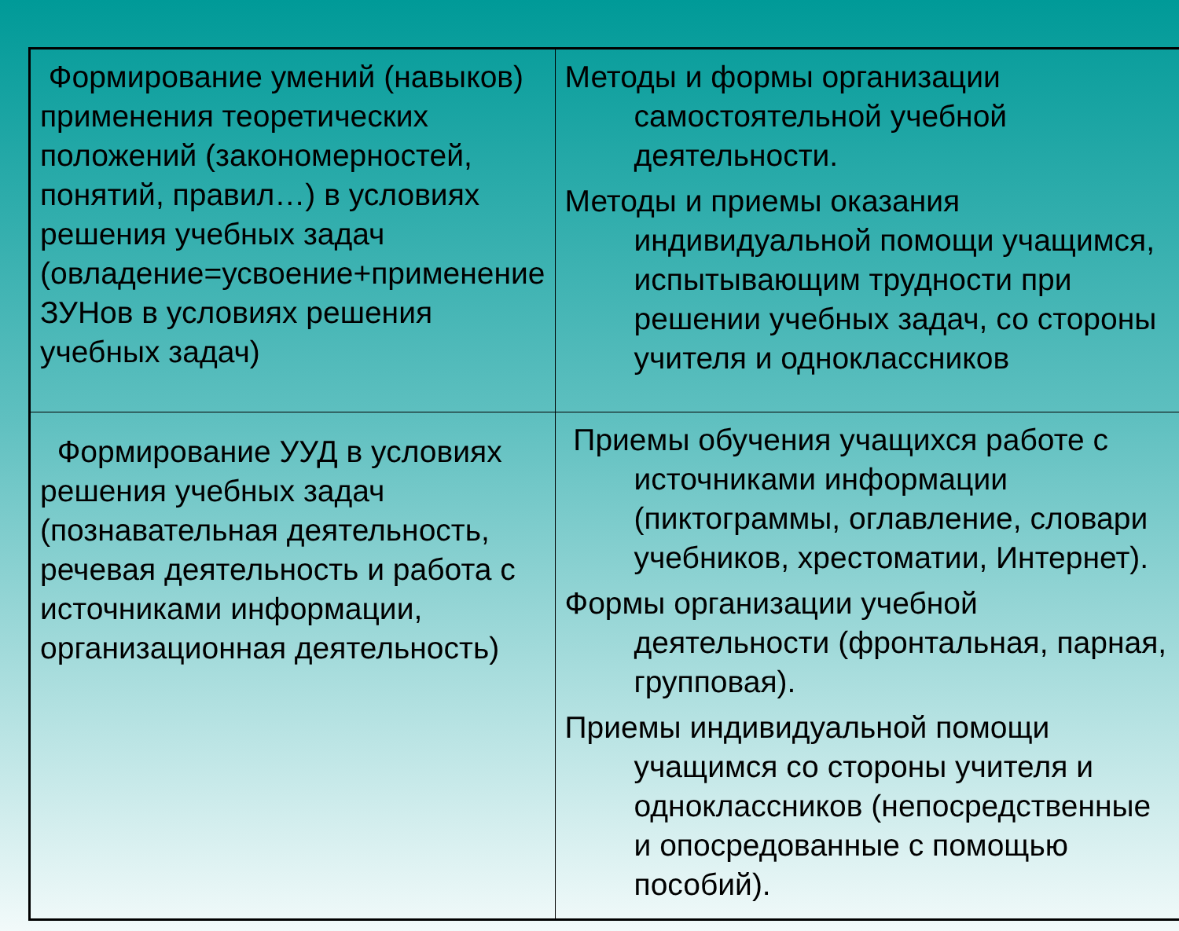| Формирование умений (навыков) применения теоретических положений (закономерностей, понятий, правил…) в условиях решения учебных задач (овладение=усвоение+применение ЗУНов в условиях решения учебных задач) | Методы и формы организации самостоятельной учебной деятельности. Методы и приемы оказания индивидуальной помощи учащимся, испытывающим трудности при решении учебных задач, со стороны учителя и одноклассников |
| Формирование УУД в условиях решения учебных задач (познавательная деятельность, речевая деятельность и работа с источниками информации, организационная деятельность) | Приемы обучения учащихся работе с источниками информации (пиктограммы, оглавление, словари учебников, хрестоматии, Интернет). Формы организации учебной деятельности (фронтальная, парная, групповая). Приемы индивидуальной помощи учащимся со стороны учителя и одноклассников (непосредственные и опосредованные с помощью пособий). |